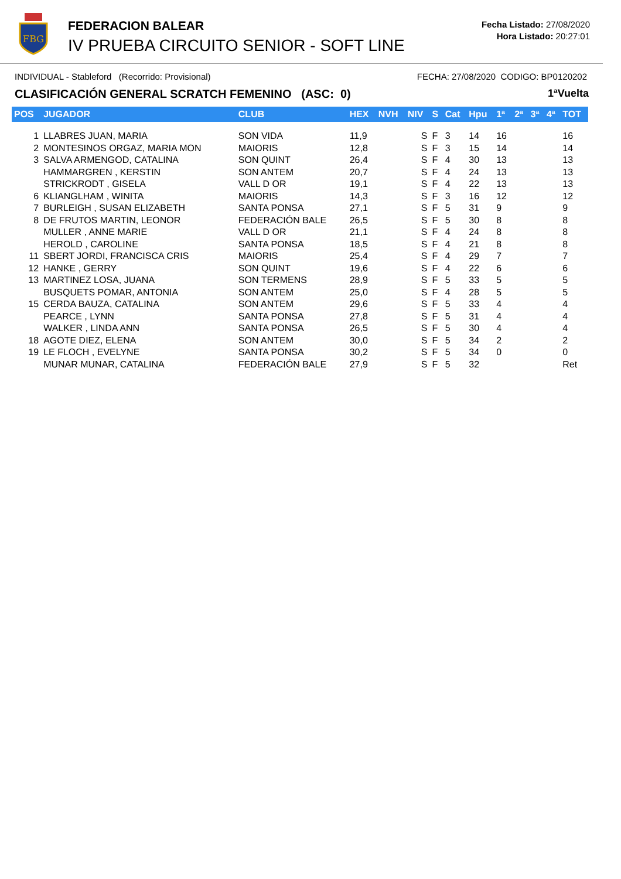FBG
FEDERACION BALEAR
IV PRUEBA CIRCUITO SENIOR - SOFT LINE
Fecha Listado: 27/08/2020
Hora Listado: 20:27:01
INDIVIDUAL - Stableford (Recorrido: Provisional) FECHA: 27/08/2020 CODIGO: BP0120202
CLASIFICACIÓN GENERAL SCRATCH FEMENINO (ASC: 0) 1ªVuelta
| POS | JUGADOR | CLUB | HEX | NVH | NIV | S | Cat | Hpu | 1ª | 2ª | 3ª | 4ª | TOT |
| --- | --- | --- | --- | --- | --- | --- | --- | --- | --- | --- | --- | --- | --- |
| 1 | LLABRES JUAN, MARIA | SON VIDA | 11,9 | | S | F | 3 | 14 | 16 | | | | 16 |
| 2 | MONTESINOS ORGAZ, MARIA MON | MAIORIS | 12,8 | | S | F | 3 | 15 | 14 | | | | 14 |
| 3 | SALVA ARMENGOD, CATALINA | SON QUINT | 26,4 | | S | F | 4 | 30 | 13 | | | | 13 |
| | HAMMARGREN , KERSTIN | SON ANTEM | 20,7 | | S | F | 4 | 24 | 13 | | | | 13 |
| | STRICKRODT , GISELA | VALL D OR | 19,1 | | S | F | 4 | 22 | 13 | | | | 13 |
| 6 | KLIANGLHAM , WINITA | MAIORIS | 14,3 | | S | F | 3 | 16 | 12 | | | | 12 |
| 7 | BURLEIGH , SUSAN ELIZABETH | SANTA PONSA | 27,1 | | S | F | 5 | 31 | 9 | | | | 9 |
| 8 | DE FRUTOS MARTIN, LEONOR | FEDERACIÓN BALE | 26,5 | | S | F | 5 | 30 | 8 | | | | 8 |
| | MULLER , ANNE MARIE | VALL D OR | 21,1 | | S | F | 4 | 24 | 8 | | | | 8 |
| | HEROLD , CAROLINE | SANTA PONSA | 18,5 | | S | F | 4 | 21 | 8 | | | | 8 |
| 11 | SBERT JORDI, FRANCISCA CRIS | MAIORIS | 25,4 | | S | F | 4 | 29 | 7 | | | | 7 |
| 12 | HANKE , GERRY | SON QUINT | 19,6 | | S | F | 4 | 22 | 6 | | | | 6 |
| 13 | MARTINEZ LOSA, JUANA | SON TERMENS | 28,9 | | S | F | 5 | 33 | 5 | | | | 5 |
| | BUSQUETS POMAR, ANTONIA | SON ANTEM | 25,0 | | S | F | 4 | 28 | 5 | | | | 5 |
| 15 | CERDA BAUZA, CATALINA | SON ANTEM | 29,6 | | S | F | 5 | 33 | 4 | | | | 4 |
| | PEARCE , LYNN | SANTA PONSA | 27,8 | | S | F | 5 | 31 | 4 | | | | 4 |
| | WALKER , LINDA ANN | SANTA PONSA | 26,5 | | S | F | 5 | 30 | 4 | | | | 4 |
| 18 | AGOTE DIEZ, ELENA | SON ANTEM | 30,0 | | S | F | 5 | 34 | 2 | | | | 2 |
| 19 | LE FLOCH , EVELYNE | SANTA PONSA | 30,2 | | S | F | 5 | 34 | 0 | | | | 0 |
| | MUNAR MUNAR, CATALINA | FEDERACIÓN BALE | 27,9 | | S | F | 5 | 32 | | | | | Ret |